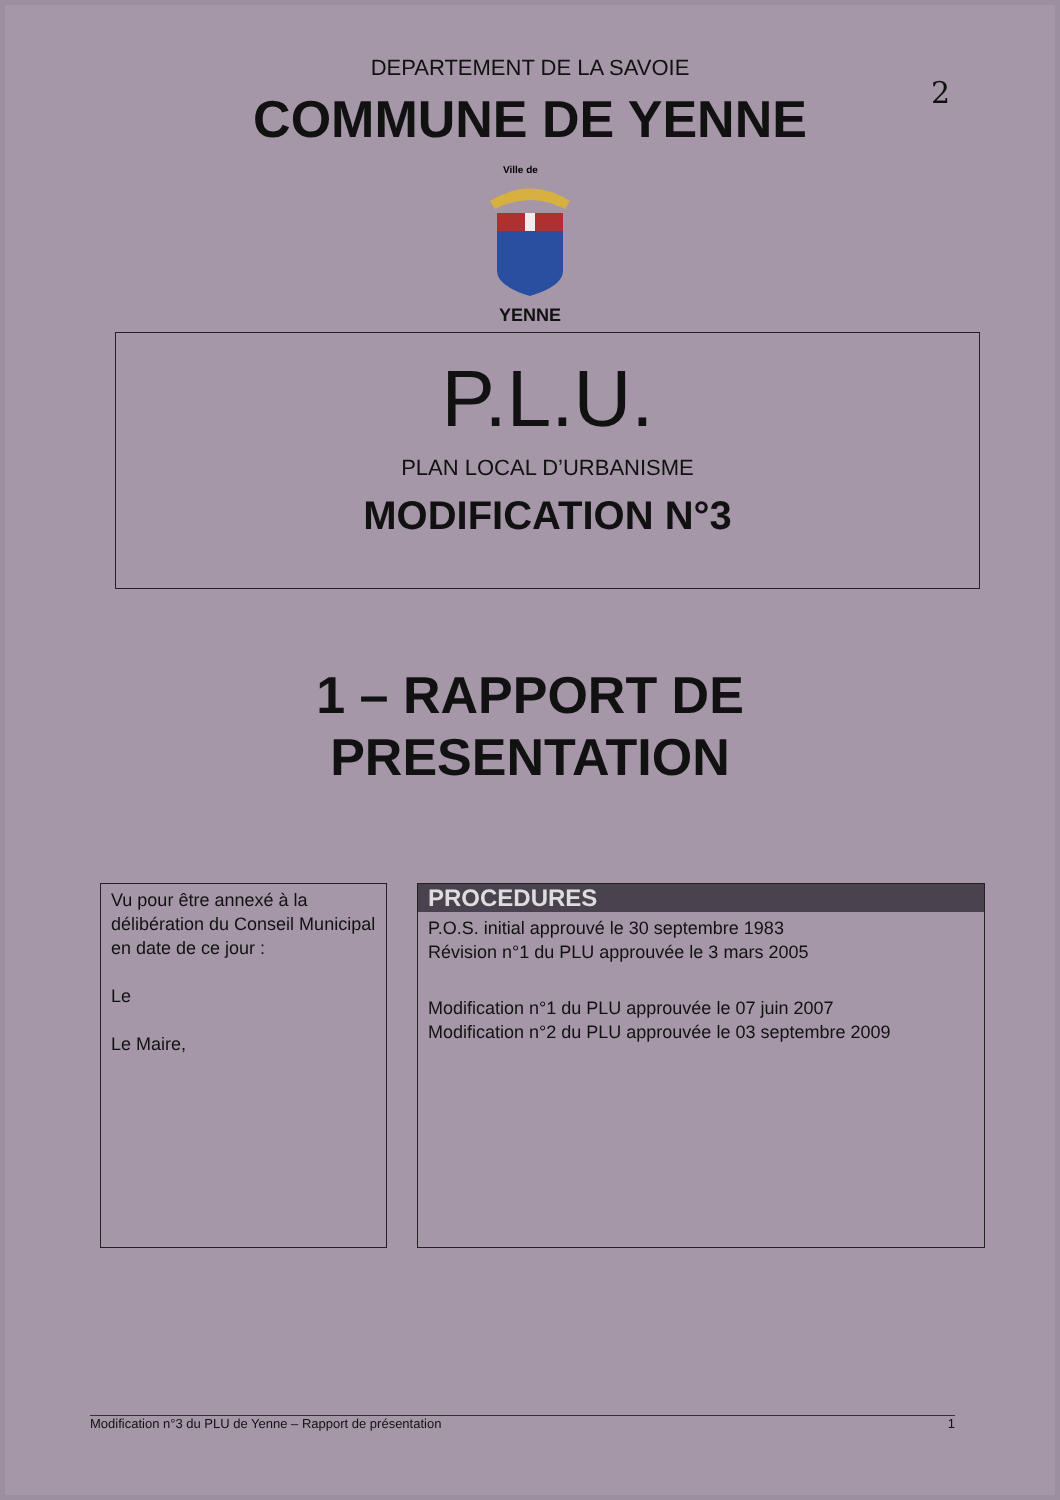2
DEPARTEMENT DE LA SAVOIE
COMMUNE DE YENNE
Ville de
YENNE
P.L.U.
PLAN LOCAL D’URBANISME
MODIFICATION N°3
1 – RAPPORT DE
PRESENTATION
Vu pour être annexé à la délibération du Conseil Municipal en date de ce jour :
Le
Le Maire,
PROCEDURES
P.O.S. initial approuvé le 30 septembre 1983
Révision n°1 du PLU approuvée le 3 mars 2005
Modification n°1 du PLU approuvée le 07 juin 2007
Modification n°2 du PLU approuvée le 03 septembre 2009
Modification n°3 du PLU de Yenne – Rapport de présentation 1